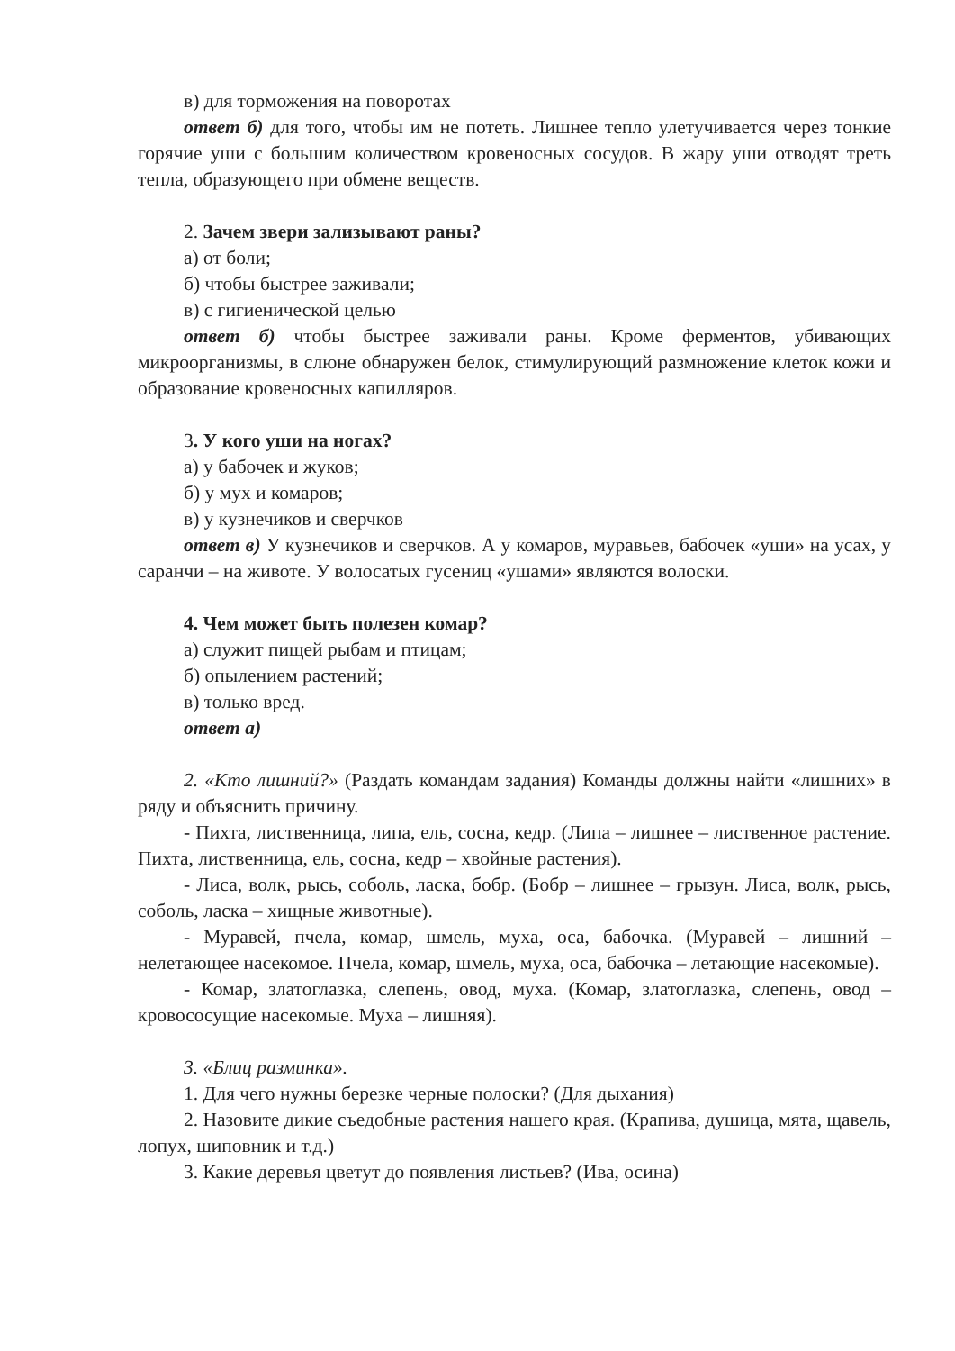в) для торможения на поворотах
ответ б) для того, чтобы им не потеть. Лишнее тепло улетучивается через тонкие горячие уши с большим количеством кровеносных сосудов. В жару уши отводят треть тепла, образующего при обмене веществ.
2. Зачем звери зализывают раны?
а) от боли;
б) чтобы быстрее заживали;
в) с гигиенической целью
ответ б) чтобы быстрее заживали раны. Кроме ферментов, убивающих микроорганизмы, в слюне обнаружен белок, стимулирующий размножение клеток кожи и образование кровеносных капилляров.
3. У кого уши на ногах?
а) у бабочек и жуков;
б) у мух и комаров;
в) у кузнечиков и сверчков
ответ в) У кузнечиков и сверчков. А у комаров, муравьев, бабочек «уши» на усах, у саранчи – на животе. У волосатых гусениц «ушами» являются волоски.
4. Чем может быть полезен комар?
а) служит пищей рыбам и птицам;
б) опылением растений;
в) только вред.
ответ а)
2. «Кто лишний?» (Раздать командам задания) Команды должны найти «лишних» в ряду и объяснить причину.
- Пихта, лиственница, липа, ель, сосна, кедр. (Липа – лишнее – лиственное растение. Пихта, лиственница, ель, сосна, кедр – хвойные растения).
- Лиса, волк, рысь, соболь, ласка, бобр. (Бобр – лишнее – грызун. Лиса, волк, рысь, соболь, ласка – хищные животные).
- Муравей, пчела, комар, шмель, муха, оса, бабочка. (Муравей – лишний – нелетающее насекомое. Пчела, комар, шмель, муха, оса, бабочка – летающие насекомые).
- Комар, златоглазка, слепень, овод, муха. (Комар, златоглазка, слепень, овод – кровососущие насекомые. Муха – лишняя).
3. «Блиц разминка».
1. Для чего нужны березке черные полоски? (Для дыхания)
2. Назовите дикие съедобные растения нашего края. (Крапива, душица, мята, щавель, лопух, шиповник и т.д.)
3. Какие деревья цветут до появления листьев? (Ива, осина)